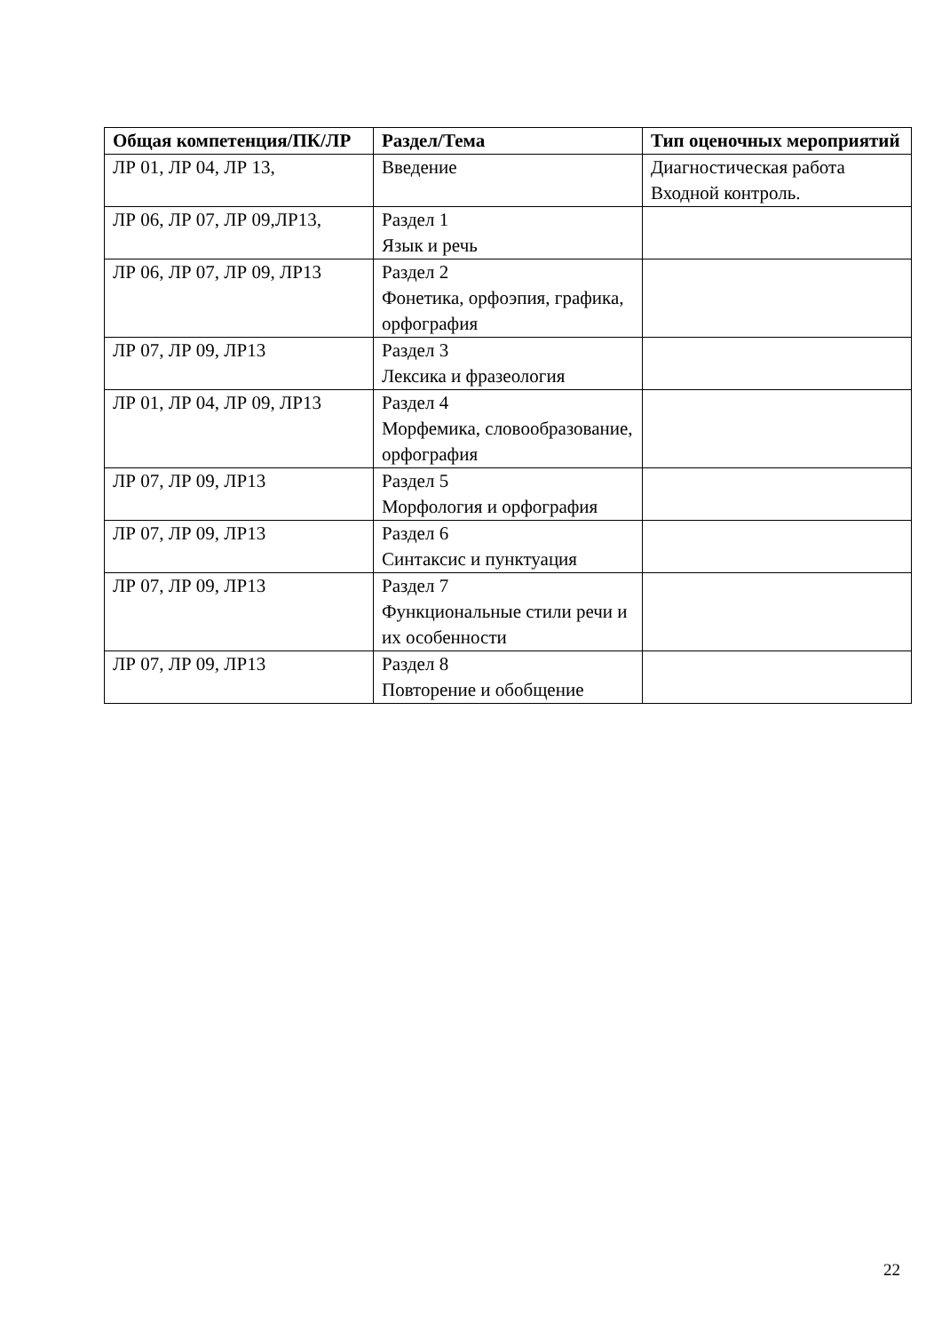| Общая компетенция/ПК/ЛР | Раздел/Тема | Тип оценочных мероприятий |
| --- | --- | --- |
| ЛР 01, ЛР 04, ЛР 13, | Введение | Диагностическая работа Входной контроль. |
| ЛР 06, ЛР 07, ЛР 09,ЛР13, | Раздел 1 Язык и речь | |
| ЛР 06, ЛР 07, ЛР 09, ЛР13 | Раздел 2 Фонетика, орфоэпия, графика, орфография | |
| ЛР 07, ЛР 09, ЛР13 | Раздел 3 Лексика и фразеология | |
| ЛР 01, ЛР 04, ЛР 09, ЛР13 | Раздел 4 Морфемика, словообразование, орфография | |
| ЛР 07, ЛР 09, ЛР13 | Раздел 5 Морфология и орфография | |
| ЛР 07, ЛР 09, ЛР13 | Раздел 6 Синтаксис и пунктуация | |
| ЛР 07, ЛР 09, ЛР13 | Раздел 7 Функциональные стили речи и их особенности | |
| ЛР 07, ЛР 09, ЛР13 | Раздел 8 Повторение и обобщение | |
22